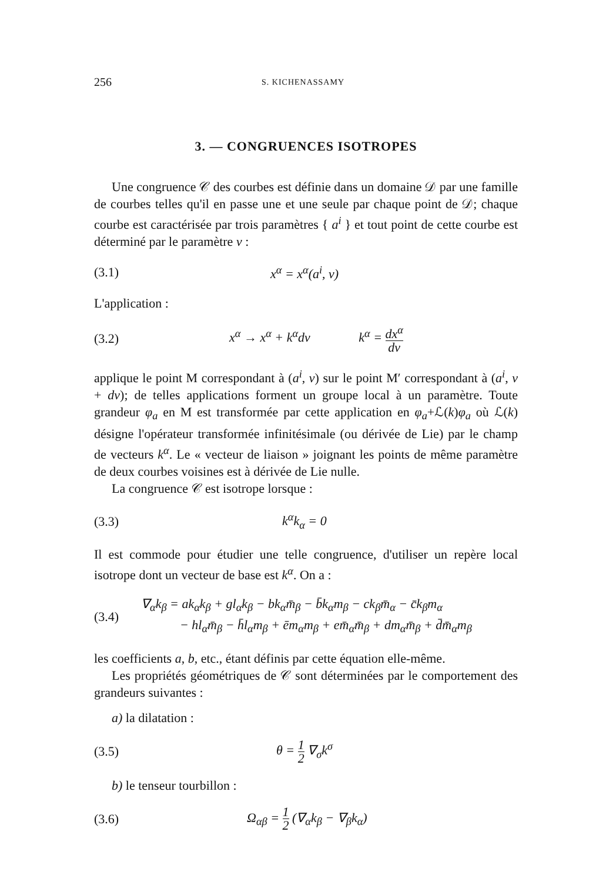256 S. KICHENASSAMY
3. — CONGRUENCES ISOTROPES
Une congruence 𝒞 des courbes est définie dans un domaine 𝒟 par une famille de courbes telles qu'il en passe une et une seule par chaque point de 𝒟; chaque courbe est caractérisée par trois paramètres { a<sup>i</sup> } et tout point de cette courbe est déterminé par le paramètre v :
(3.1) x<sup>α</sup> = x<sup>α</sup>(a<sup>i</sup>, v)
L'application :
(3.2) x<sup>α</sup> → x<sup>α</sup> + k<sup>α</sup>dv k<sup>α</sup> = dx<sup>α</sup> dv
applique le point M correspondant à (a<sup>i</sup>, v) sur le point M′ correspondant à (a<sup>i</sup>, v + dv); de telles applications forment un groupe local à un paramètre. Toute grandeur φ<sub>a</sub> en M est transformée par cette application en φ<sub>a</sub>+ℒ(k)φ<sub>a</sub> où ℒ(k) désigne l'opérateur transformée infinitésimale (ou dérivée de Lie) par le champ de vecteurs k<sup>α</sup>. Le « vecteur de liaison » joignant les points de même paramètre de deux courbes voisines est à dérivée de Lie nulle.
La congruence 𝒞 est isotrope lorsque :
(3.3) k<sup>α</sup>k<sub>α</sub> = 0
Il est commode pour étudier une telle congruence, d'utiliser un repère local isotrope dont un vecteur de base est k<sup>α</sup>. On a :
(3.4) ∇<sub>α</sub>k<sub>β</sub> = ak<sub>α</sub>k<sub>β</sub> + gl<sub>α</sub>k<sub>β</sub> − bk<sub>α</sub>m̄<sub>β</sub> − b̄k<sub>α</sub>m<sub>β</sub> − ck<sub>β</sub>m̄<sub>α</sub> − c̄k<sub>β</sub>m<sub>α</sub>
− hl<sub>α</sub>m̄<sub>β</sub> − h̄l<sub>α</sub>m<sub>β</sub> + ēm<sub>α</sub>m<sub>β</sub> + em̄<sub>α</sub>m̄<sub>β</sub> + dm<sub>α</sub>m̄<sub>β</sub> + d̄m̄<sub>α</sub>m<sub>β</sub>
les coefficients a, b, etc., étant définis par cette équation elle-même.
Les propriétés géométriques de 𝒞 sont déterminées par le comportement des grandeurs suivantes :
a) la dilatation :
(3.5) θ = 1 2 ∇<sub>σ</sub>k<sup>σ</sup>
b) le tenseur tourbillon :
(3.6) Ω<sub>αβ</sub> = 1 2 (∇<sub>α</sub>k<sub>β</sub> − ∇<sub>β</sub>k<sub>α</sub>)